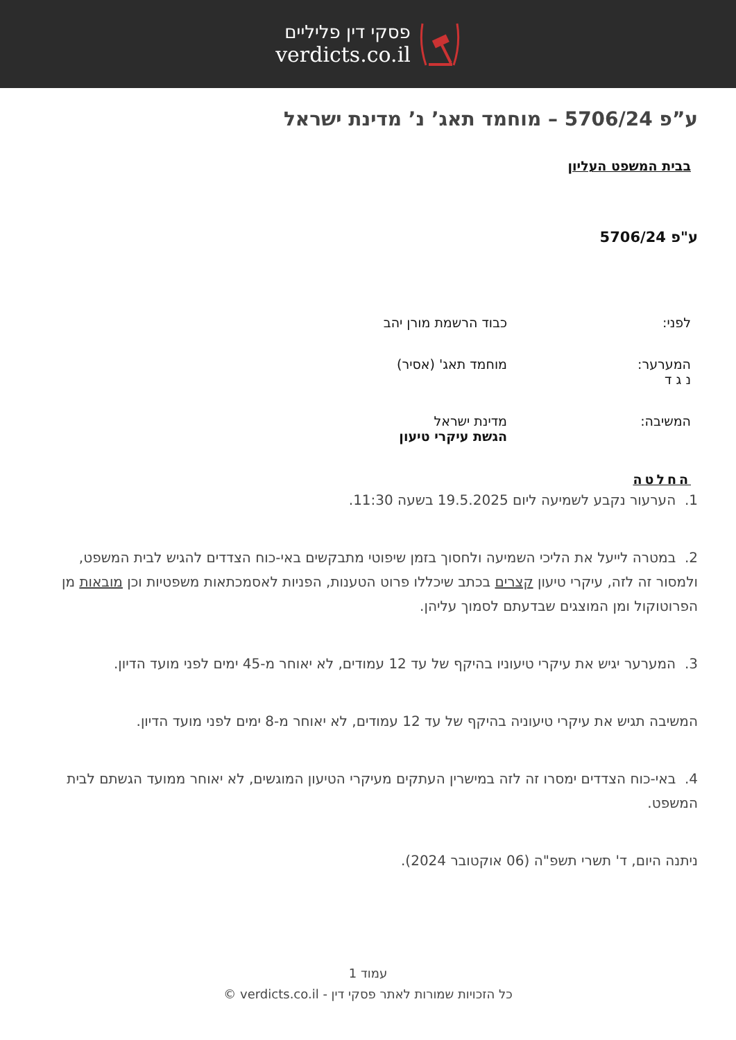פסקי דין פליליים
verdicts.co.il
ע”פ 5706/24 – מוחמד תאג’ נ’ מדינת ישראל
בבית המשפט העליון
ע"פ 5706/24
לפני: כבוד הרשמת מורן יהב
המערער:
נ ג ד
מוחמד תאג' (אסיר)
המשיבה: מדינת ישראל
הגשת עיקרי טיעון
החלטה
1. הערעור נקבע לשמיעה ליום 19.5.2025 בשעה 11:30.
2. במטרה לייעל את הליכי השמיעה ולחסוך בזמן שיפוטי מתבקשים באי-כוח הצדדים להגיש לבית המשפט, ולמסור זה לזה, עיקרי טיעון קצרים בכתב שיכללו פרוט הטענות, הפניות לאסמכתאות משפטיות וכן מובאות מן הפרוטוקול ומן המוצגים שבדעתם לסמוך עליהן.
3. המערער יגיש את עיקרי טיעוניו בהיקף של עד 12 עמודים, לא יאוחר מ-45 ימים לפני מועד הדיון.
המשיבה תגיש את עיקרי טיעוניה בהיקף של עד 12 עמודים, לא יאוחר מ-8 ימים לפני מועד הדיון.
4. באי-כוח הצדדים ימסרו זה לזה במישרין העתקים מעיקרי הטיעון המוגשים, לא יאוחר ממועד הגשתם לבית המשפט.
ניתנה היום, ד' תשרי תשפ"ה (06 אוקטובר 2024).
עמוד 1
כל הזכויות שמורות לאתר פסקי דין - verdicts.co.il ©